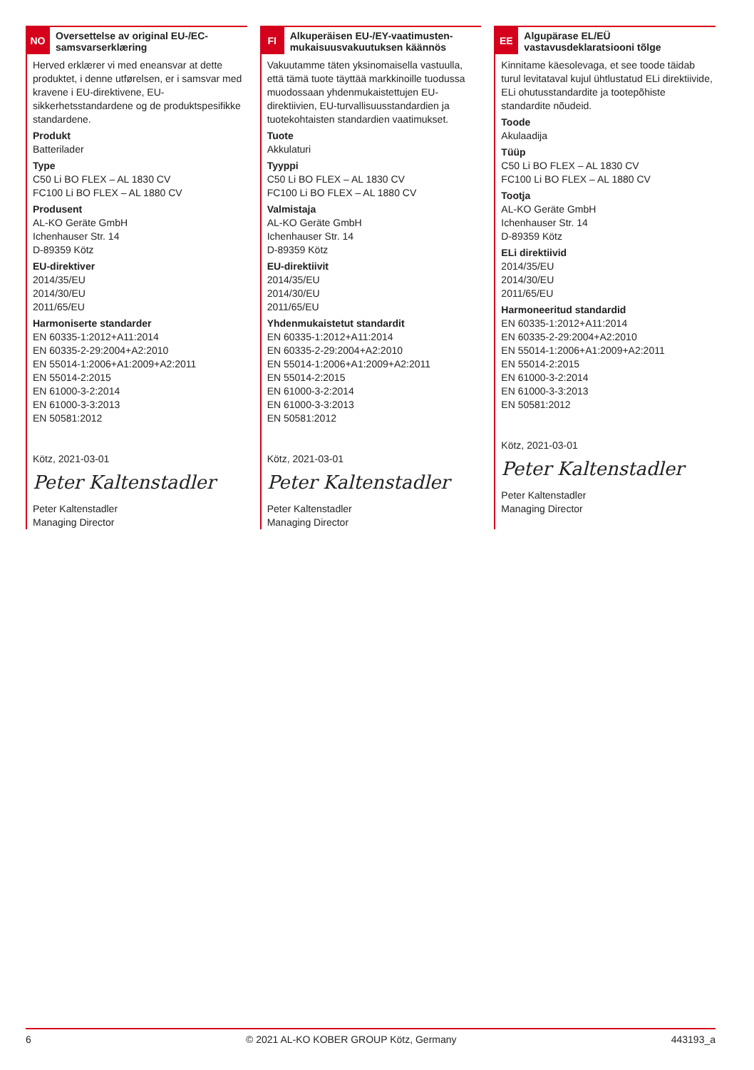NO
Oversettelse av original EU-/EC-samsvarserklæring
Herved erklærer vi med eneansvar at dette produktet, i denne utførelsen, er i samsvar med kravene i EU-direktivene, EU-sikkerhetsstandardene og de produktspesifikke standardene.
Produkt
Batterilader
Type
C50 Li BO FLEX – AL 1830 CV
FC100 Li BO FLEX – AL 1880 CV
Produsent
AL-KO Geräte GmbH
Ichenhauser Str. 14
D-89359 Kötz
EU-direktiver
2014/35/EU
2014/30/EU
2011/65/EU
Harmoniserte standarder
EN 60335-1:2012+A11:2014
EN 60335-2-29:2004+A2:2010
EN 55014-1:2006+A1:2009+A2:2011
EN 55014-2:2015
EN 61000-3-2:2014
EN 61000-3-3:2013
EN 50581:2012
Kötz, 2021-03-01
Peter Kaltenstadler
Peter Kaltenstadler
Managing Director
FI
Alkuperäisen EU-/EY-vaatimusten­mukaisuusvakuutuksen käännös
Vakuutamme täten yksinomaisella vastuulla, että tämä tuote täyttää markkinoille tuodussa muodossaan yhdenmukaistettujen EU-direktiivien, EU-turvallisuusstandardien ja tuotekohtaisten standardien vaatimukset.
Tuote
Akkulaturi
Tyyppi
C50 Li BO FLEX – AL 1830 CV
FC100 Li BO FLEX – AL 1880 CV
Valmistaja
AL-KO Geräte GmbH
Ichenhauser Str. 14
D-89359 Kötz
EU-direktiivit
2014/35/EU
2014/30/EU
2011/65/EU
Yhdenmukaistetut standardit
EN 60335-1:2012+A11:2014
EN 60335-2-29:2004+A2:2010
EN 55014-1:2006+A1:2009+A2:2011
EN 55014-2:2015
EN 61000-3-2:2014
EN 61000-3-3:2013
EN 50581:2012
Kötz, 2021-03-01
Peter Kaltenstadler
Peter Kaltenstadler
Managing Director
EE
Algupärase EL/EÜ vastavusdeklaratsiooni tõlge
Kinnitame käesolevaga, et see toode täidab turul levitataval kujul ühtlustatud ELi direktiivide, ELi ohutusstandardite ja tootepõhiste standardite nõudeid.
Toode
Akulaadija
Tüüp
C50 Li BO FLEX – AL 1830 CV
FC100 Li BO FLEX – AL 1880 CV
Tootja
AL-KO Geräte GmbH
Ichenhauser Str. 14
D-89359 Kötz
ELi direktiivid
2014/35/EU
2014/30/EU
2011/65/EU
Harmoneeritud standardid
EN 60335-1:2012+A11:2014
EN 60335-2-29:2004+A2:2010
EN 55014-1:2006+A1:2009+A2:2011
EN 55014-2:2015
EN 61000-3-2:2014
EN 61000-3-3:2013
EN 50581:2012
Kötz, 2021-03-01
Peter Kaltenstadler
Peter Kaltenstadler
Managing Director
6 © 2021 AL-KO KOBER GROUP Kötz, Germany 443193_a